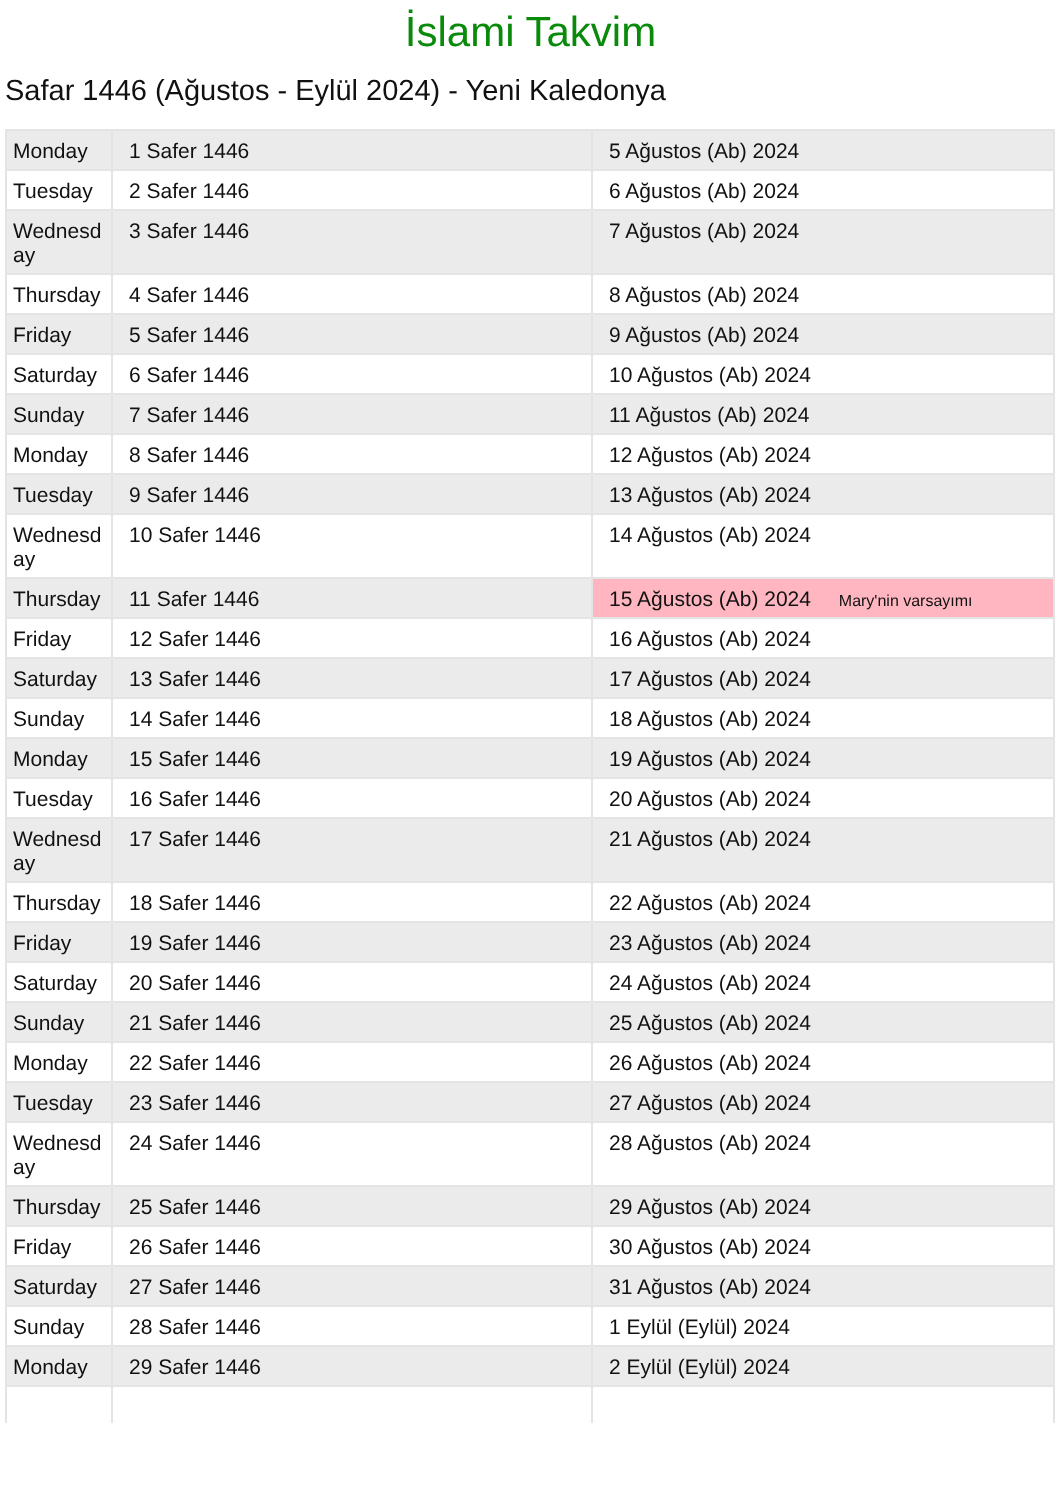İslami Takvim
Safar 1446 (Ağustos - Eylül 2024) - Yeni Kaledonya
| Monday | 1 Safer 1446 | 5 Ağustos (Ab) 2024 |
| Tuesday | 2 Safer 1446 | 6 Ağustos (Ab) 2024 |
| Wednesday | 3 Safer 1446 | 7 Ağustos (Ab) 2024 |
| Thursday | 4 Safer 1446 | 8 Ağustos (Ab) 2024 |
| Friday | 5 Safer 1446 | 9 Ağustos (Ab) 2024 |
| Saturday | 6 Safer 1446 | 10 Ağustos (Ab) 2024 |
| Sunday | 7 Safer 1446 | 11 Ağustos (Ab) 2024 |
| Monday | 8 Safer 1446 | 12 Ağustos (Ab) 2024 |
| Tuesday | 9 Safer 1446 | 13 Ağustos (Ab) 2024 |
| Wednesday | 10 Safer 1446 | 14 Ağustos (Ab) 2024 |
| Thursday | 11 Safer 1446 | 15 Ağustos (Ab) 2024 Mary'nin varsayımı |
| Friday | 12 Safer 1446 | 16 Ağustos (Ab) 2024 |
| Saturday | 13 Safer 1446 | 17 Ağustos (Ab) 2024 |
| Sunday | 14 Safer 1446 | 18 Ağustos (Ab) 2024 |
| Monday | 15 Safer 1446 | 19 Ağustos (Ab) 2024 |
| Tuesday | 16 Safer 1446 | 20 Ağustos (Ab) 2024 |
| Wednesday | 17 Safer 1446 | 21 Ağustos (Ab) 2024 |
| Thursday | 18 Safer 1446 | 22 Ağustos (Ab) 2024 |
| Friday | 19 Safer 1446 | 23 Ağustos (Ab) 2024 |
| Saturday | 20 Safer 1446 | 24 Ağustos (Ab) 2024 |
| Sunday | 21 Safer 1446 | 25 Ağustos (Ab) 2024 |
| Monday | 22 Safer 1446 | 26 Ağustos (Ab) 2024 |
| Tuesday | 23 Safer 1446 | 27 Ağustos (Ab) 2024 |
| Wednesday | 24 Safer 1446 | 28 Ağustos (Ab) 2024 |
| Thursday | 25 Safer 1446 | 29 Ağustos (Ab) 2024 |
| Friday | 26 Safer 1446 | 30 Ağustos (Ab) 2024 |
| Saturday | 27 Safer 1446 | 31 Ağustos (Ab) 2024 |
| Sunday | 28 Safer 1446 | 1 Eylül (Eylül) 2024 |
| Monday | 29 Safer 1446 | 2 Eylül (Eylül) 2024 |